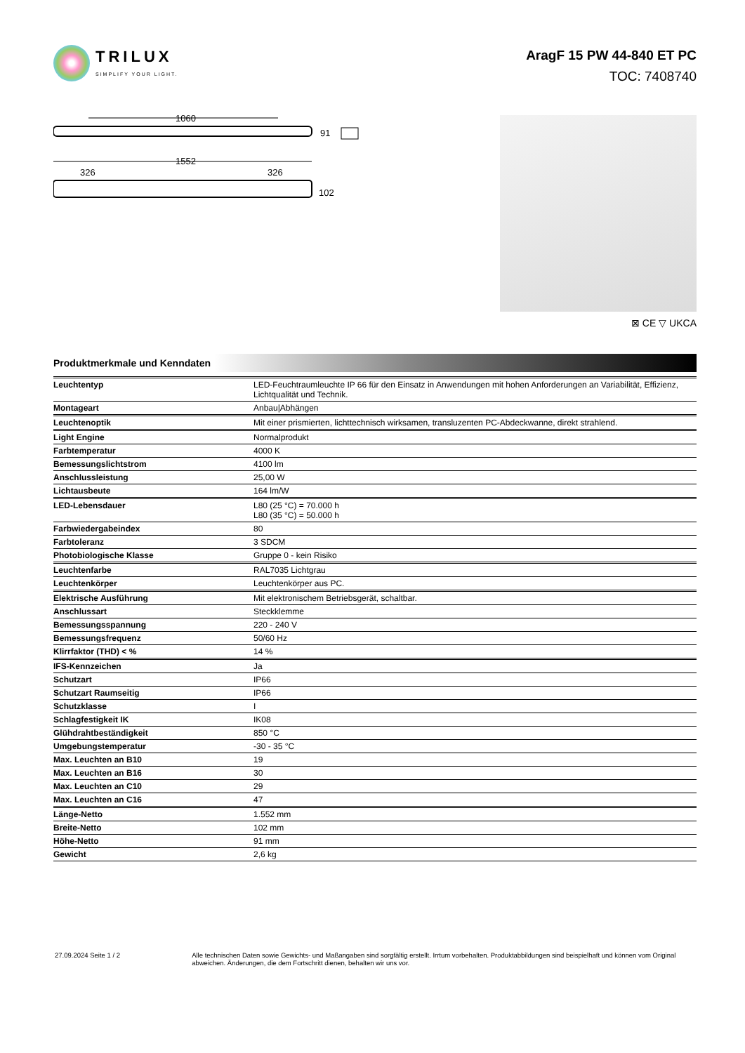TRILUX
SIMPLIFY YOUR LIGHT.
AragF 15 PW 44-840 ET PC
TOC: 7408740
1060
91
1552
326
326
102
⊠ CE ▽ UKCA
Produktmerkmale und Kenndaten
| Leuchtentyp | LED-Feuchtraumleuchte IP 66 für den Einsatz in Anwendungen mit hohen Anforderungen an Variabilität, Effizienz, Lichtqualität und Technik. |
| Montageart | Anbau/Abhängen |
| Leuchtenoptik | Mit einer prismierten, lichttechnisch wirksamen, transluzenten PC-Abdeckwanne, direkt strahlend. |
| Light Engine | Normalprodukt |
| Farbtemperatur | 4000 K |
| Bemessungslichtstrom | 4100 lm |
| Anschlussleistung | 25,00 W |
| Lichtausbeute | 164 lm/W |
| LED-Lebensdauer | L80 (25 °C) = 70.000 h L80 (35 °C) = 50.000 h |
| Farbwiedergabeindex | 80 |
| Farbtoleranz | 3 SDCM |
| Photobiologische Klasse | Gruppe 0 - kein Risiko |
| Leuchtenfarbe | RAL7035 Lichtgrau |
| Leuchtenkörper | Leuchtenkörper aus PC. |
| Elektrische Ausführung | Mit elektronischem Betriebsgerät, schaltbar. |
| Anschlussart | Steckklemme |
| Bemessungsspannung | 220 - 240 V |
| Bemessungsfrequenz | 50/60 Hz |
| Klirrfaktor (THD) < % | 14 % |
| IFS-Kennzeichen | Ja |
| Schutzart | IP66 |
| Schutzart Raumseitig | IP66 |
| Schutzklasse | I |
| Schlagfestigkeit IK | IK08 |
| Glühdrahtbeständigkeit | 850 °C |
| Umgebungstemperatur | -30 - 35 °C |
| Max. Leuchten an B10 | 19 |
| Max. Leuchten an B16 | 30 |
| Max. Leuchten an C10 | 29 |
| Max. Leuchten an C16 | 47 |
| Länge-Netto | 1.552 mm |
| Breite-Netto | 102 mm |
| Höhe-Netto | 91 mm |
| Gewicht | 2,6 kg |
27.09.2024 Seite 1 / 2 Alle technischen Daten sowie Gewichts- und Maßangaben sind sorgfältig erstellt. Irrtum vorbehalten. Produktabbildungen sind beispielhaft und können vom Original abweichen. Änderungen, die dem Fortschritt dienen, behalten wir uns vor.